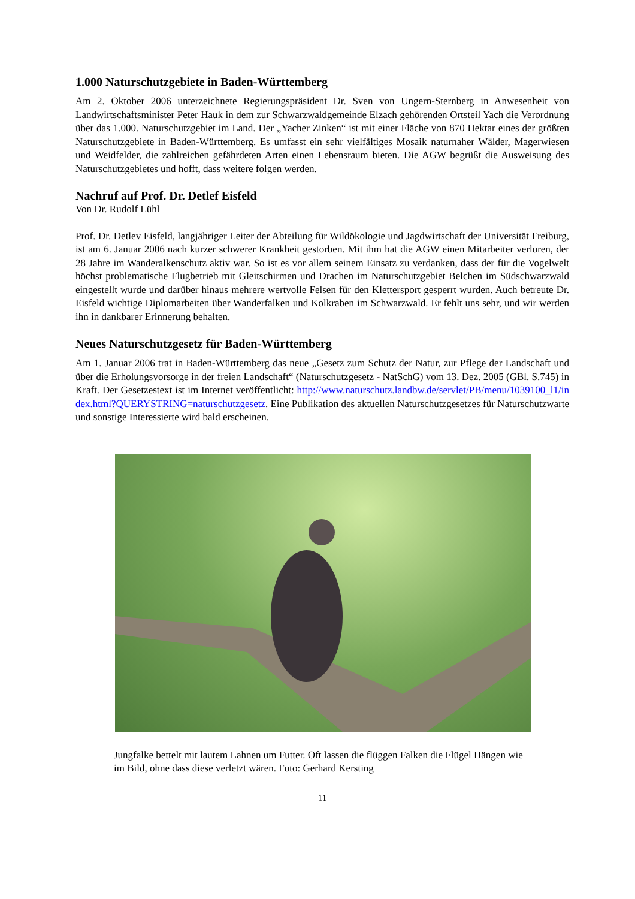1.000 Naturschutzgebiete in Baden-Württemberg
Am 2. Oktober 2006 unterzeichnete Regierungspräsident Dr. Sven von Ungern-Sternberg in Anwesenheit von Landwirtschaftsminister Peter Hauk in dem zur Schwarzwaldgemeinde Elzach gehörenden Ortsteil Yach die Verordnung über das 1.000. Naturschutzgebiet im Land. Der „Yacher Zinken“ ist mit einer Fläche von 870 Hektar eines der größten Naturschutzgebiete in Baden-Württemberg. Es umfasst ein sehr vielfältiges Mosaik naturnaher Wälder, Magerwiesen und Weidfelder, die zahlreichen gefährdeten Arten einen Lebensraum bieten. Die AGW begrüßt die Ausweisung des Naturschutzgebietes und hofft, dass weitere folgen werden.
Nachruf auf Prof. Dr. Detlef Eisfeld
Von Dr. Rudolf Lühl
Prof. Dr. Detlev Eisfeld, langjähriger Leiter der Abteilung für Wildökologie und Jagdwirtschaft der Universität Freiburg, ist am 6. Januar 2006 nach kurzer schwerer Krankheit gestorben. Mit ihm hat die AGW einen Mitarbeiter verloren, der 28 Jahre im Wanderalkenschutz aktiv war. So ist es vor allem seinem Einsatz zu verdanken, dass der für die Vogelwelt höchst problematische Flugbetrieb mit Gleitschirmen und Drachen im Naturschutzgebiet Belchen im Südschwarzwald eingestellt wurde und darüber hinaus mehrere wertvolle Felsen für den Klettersport gesperrt wurden. Auch betreute Dr. Eisfeld wichtige Diplomarbeiten über Wanderfalken und Kolkraben im Schwarzwald. Er fehlt uns sehr, und wir werden ihn in dankbarer Erinnerung behalten.
Neues Naturschutzgesetz für Baden-Württemberg
Am 1. Januar 2006 trat in Baden-Württemberg das neue „Gesetz zum Schutz der Natur, zur Pflege der Landschaft und über die Erholungsvorsorge in der freien Landschaft“ (Naturschutzgesetz - NatSchG) vom 13. Dez. 2005 (GBl. S.745) in Kraft. Der Gesetzestext ist im Internet veröffentlicht: http://www.naturschutz.landbw.de/servlet/PB/menu/1039100_l1/index.html?QUERYSTRING=naturschutzgesetz. Eine Publikation des aktuellen Naturschutzgesetzes für Naturschutzwarte und sonstige Interessierte wird bald erscheinen.
Jungfalke bettelt mit lautem Lahnen um Futter. Oft lassen die flüggen Falken die Flügel Hängen wie im Bild, ohne dass diese verletzt wären. Foto: Gerhard Kersting
11